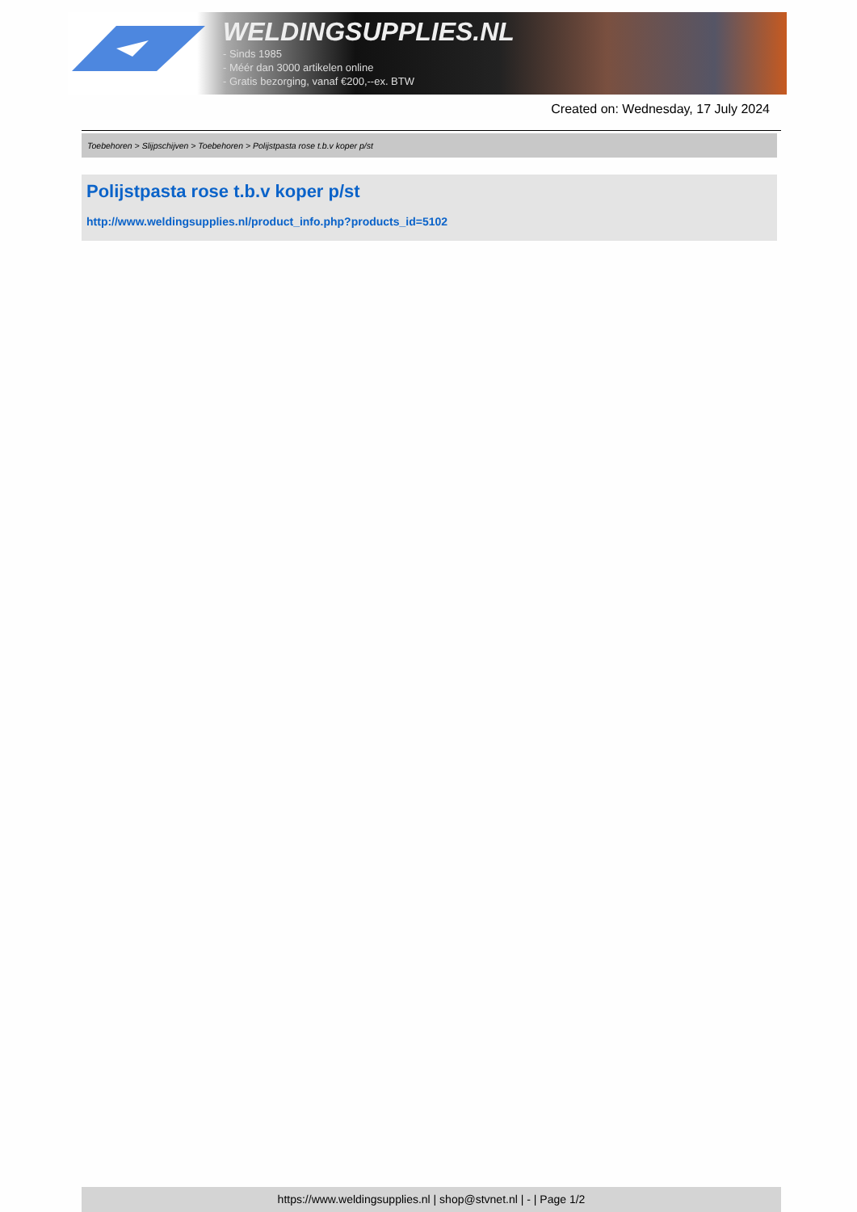WELDINGSUPPLIES.NL
- Sinds 1985
- Méér dan 3000 artikelen online
- Gratis bezorging, vanaf €200,--ex. BTW
Created on: Wednesday, 17 July 2024
Toebehoren > Slijpschijven > Toebehoren > Polijstpasta rose t.b.v koper p/st
Polijstpasta rose t.b.v koper p/st
http://www.weldingsupplies.nl/product_info.php?products_id=5102
https://www.weldingsupplies.nl | shop@stvnet.nl | - | Page 1/2